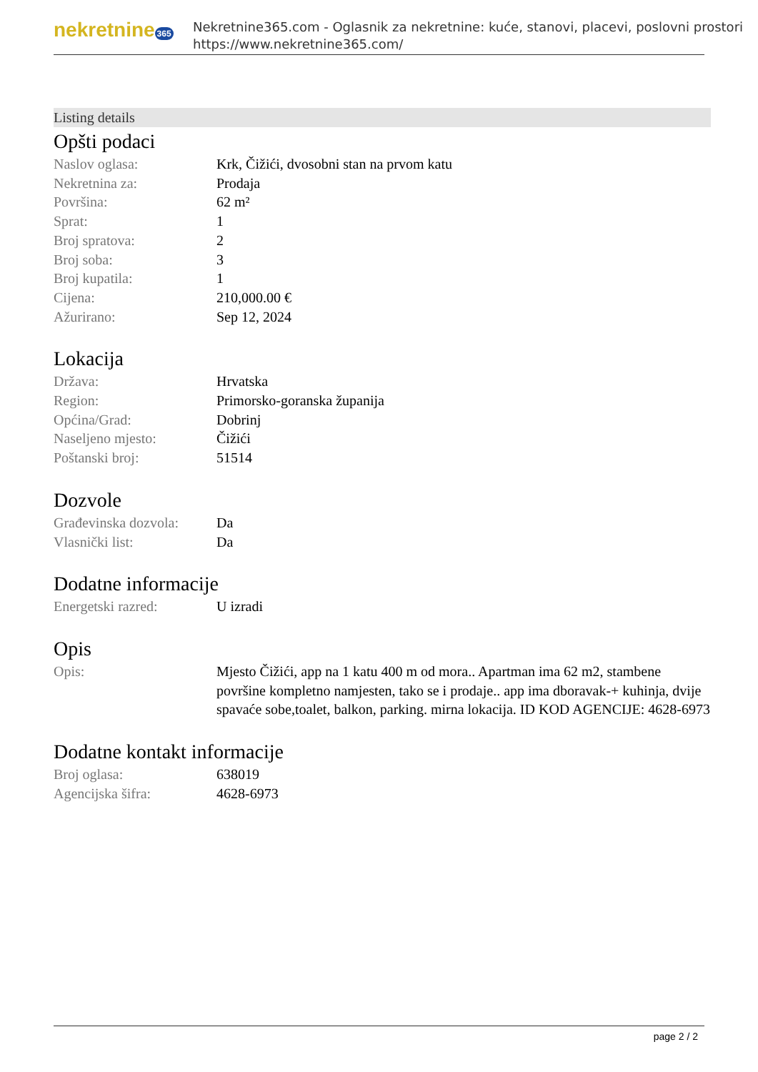nekretnine 365
Nekretnine365.com - Oglasnik za nekretnine: kuće, stanovi, placevi, poslovni prostori
https://www.nekretnine365.com/
Listing details
Opšti podaci
| Naslov oglasa: | Krk, Čižići, dvosobni stan na prvom katu |
| Nekretnina za: | Prodaja |
| Površina: | 62 m² |
| Sprat: | 1 |
| Broj spratova: | 2 |
| Broj soba: | 3 |
| Broj kupatila: | 1 |
| Cijena: | 210,000.00 € |
| Ažurirano: | Sep 12, 2024 |
Lokacija
| Država: | Hrvatska |
| Region: | Primorsko-goranska županija |
| Općina/Grad: | Dobrinj |
| Naseljeno mjesto: | Čižići |
| Poštanski broj: | 51514 |
Dozvole
| Građevinska dozvola: | Da |
| Vlasnički list: | Da |
Dodatne informacije
| Energetski razred: | U izradi |
Opis
| Opis: | Mjesto Čižići, app na 1 katu 400 m od mora.. Apartman ima 62 m2, stambene površine kompletno namjesten, tako se i prodaje.. app ima dboravak-+ kuhinja, dvije spavaće sobe,toalet, balkon, parking. mirna lokacija. ID KOD AGENCIJE: 4628-6973 |
Dodatne kontakt informacije
| Broj oglasa: | 638019 |
| Agencijska šifra: | 4628-6973 |
page 2 / 2